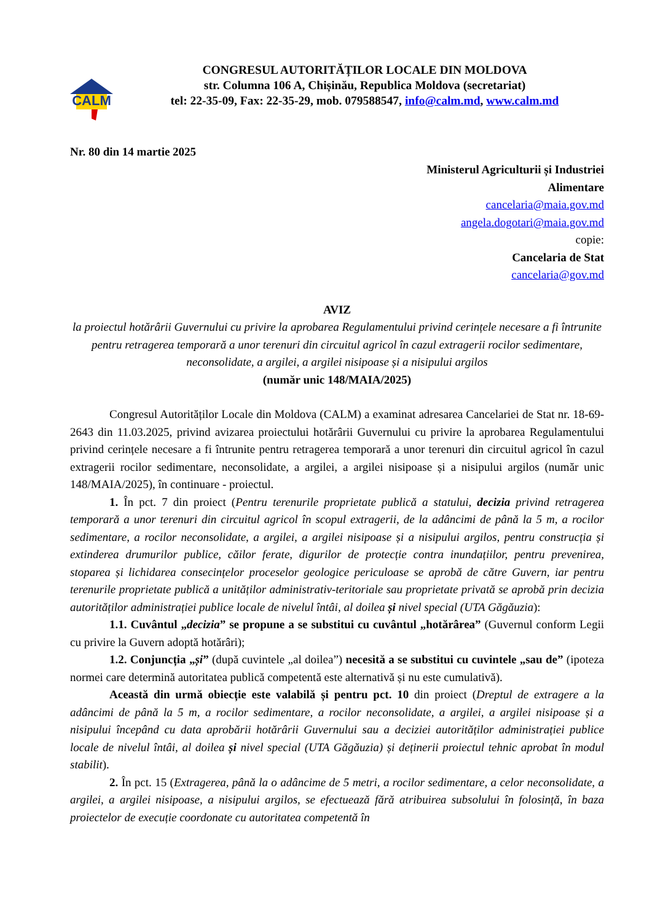CALM
CONGRESUL AUTORITĂȚILOR LOCALE DIN MOLDOVA
str. Columna 106 A, Chișinău, Republica Moldova (secretariat)
tel: 22-35-09, Fax: 22-35-29, mob. 079588547, info@calm.md, www.calm.md
Nr. 80 din 14 martie 2025
Ministerul Agriculturii și Industriei
Alimentare
cancelaria@maia.gov.md
angela.dogotari@maia.gov.md
copie:
Cancelaria de Stat
cancelaria@gov.md
AVIZ
la proiectul hotărârii Guvernului cu privire la aprobarea Regulamentului privind cerințele necesare a fi întrunite pentru retragerea temporară a unor terenuri din circuitul agricol în cazul extragerii rocilor sedimentare, neconsolidate, a argilei, a argilei nisipoase și a nisipului argilos
(număr unic 148/MAIA/2025)
Congresul Autorităților Locale din Moldova (CALM) a examinat adresarea Cancelariei de Stat nr. 18-69-2643 din 11.03.2025, privind avizarea proiectului hotărârii Guvernului cu privire la aprobarea Regulamentului privind cerințele necesare a fi întrunite pentru retragerea temporară a unor terenuri din circuitul agricol în cazul extragerii rocilor sedimentare, neconsolidate, a argilei, a argilei nisipoase și a nisipului argilos (număr unic 148/MAIA/2025), în continuare - proiectul.
1. În pct. 7 din proiect (Pentru terenurile proprietate publică a statului, decizia privind retragerea temporară a unor terenuri din circuitul agricol în scopul extragerii, de la adâncimi de până la 5 m, a rocilor sedimentare, a rocilor neconsolidate, a argilei, a argilei nisipoase și a nisipului argilos, pentru construcția și extinderea drumurilor publice, căilor ferate, digurilor de protecție contra inundațiilor, pentru prevenirea, stoparea și lichidarea consecințelor proceselor geologice periculoase se aprobă de către Guvern, iar pentru terenurile proprietate publică a unităților administrativ-teritoriale sau proprietate privată se aprobă prin decizia autorităților administrației publice locale de nivelul întâi, al doilea și nivel special (UTA Găgăuzia):
1.1. Cuvântul „decizia” se propune a se substitui cu cuvântul „hotărârea” (Guvernul conform Legii cu privire la Guvern adoptă hotărâri);
1.2. Conjuncția „și” (după cuvintele „al doilea”) necesită a se substitui cu cuvintele „sau de” (ipoteza normei care determină autoritatea publică competentă este alternativă și nu este cumulativă).
Această din urmă obiecție este valabilă și pentru pct. 10 din proiect (Dreptul de extragere a la adâncimi de până la 5 m, a rocilor sedimentare, a rocilor neconsolidate, a argilei, a argilei nisipoase și a nisipului începând cu data aprobării hotărârii Guvernului sau a deciziei autorităților administrației publice locale de nivelul întâi, al doilea și nivel special (UTA Găgăuzia) și deținerii proiectul tehnic aprobat în modul stabilit).
2. În pct. 15 (Extragerea, până la o adâncime de 5 metri, a rocilor sedimentare, a celor neconsolidate, a argilei, a argilei nisipoase, a nisipului argilos, se efectuează fără atribuirea subsolului în folosință, în baza proiectelor de execuție coordonate cu autoritatea competentă în